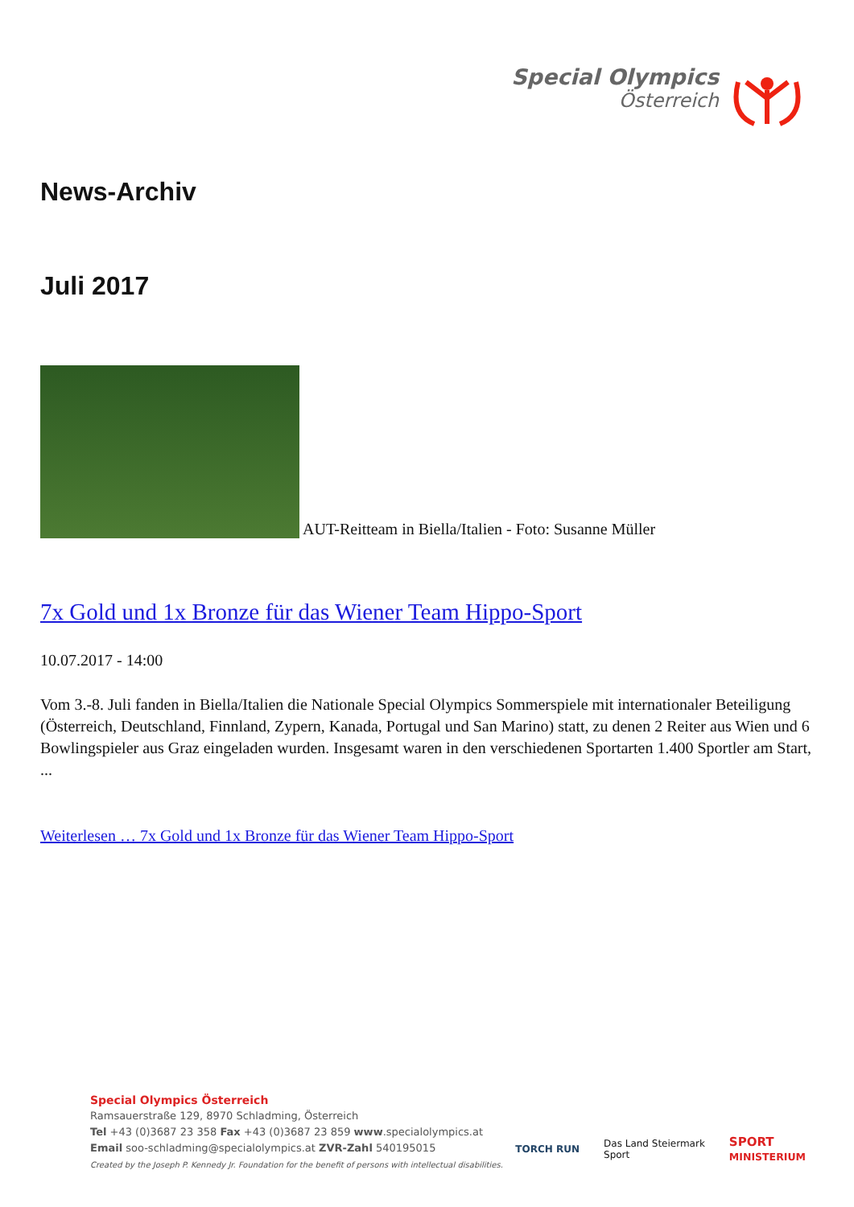Special Olympics
Österreich
News-Archiv
Juli 2017
AUT-Reitteam in Biella/Italien - Foto: Susanne Müller
7x Gold und 1x Bronze für das Wiener Team Hippo-Sport
10.07.2017 - 14:00
Vom 3.-8. Juli fanden in Biella/Italien die Nationale Special Olympics Sommerspiele mit internationaler Beteiligung (Österreich, Deutschland, Finnland, Zypern, Kanada, Portugal und San Marino) statt, zu denen 2 Reiter aus Wien und 6 Bowlingspieler aus Graz eingeladen wurden. Insgesamt waren in den verschiedenen Sportarten 1.400 Sportler am Start, ...
Weiterlesen … 7x Gold und 1x Bronze für das Wiener Team Hippo-Sport
Special Olympics Österreich
Ramsauerstraße 129, 8970 Schladming, Österreich
Tel +43 (0)3687 23 358 Fax +43 (0)3687 23 859 www.specialolympics.at
Email soo-schladming@specialolympics.at ZVR-Zahl 540195015
Created by the Joseph P. Kennedy Jr. Foundation for the benefit of persons with intellectual disabilities.
TORCH RUN Das Land Steiermark
Sport SPORT
MINISTERIUM